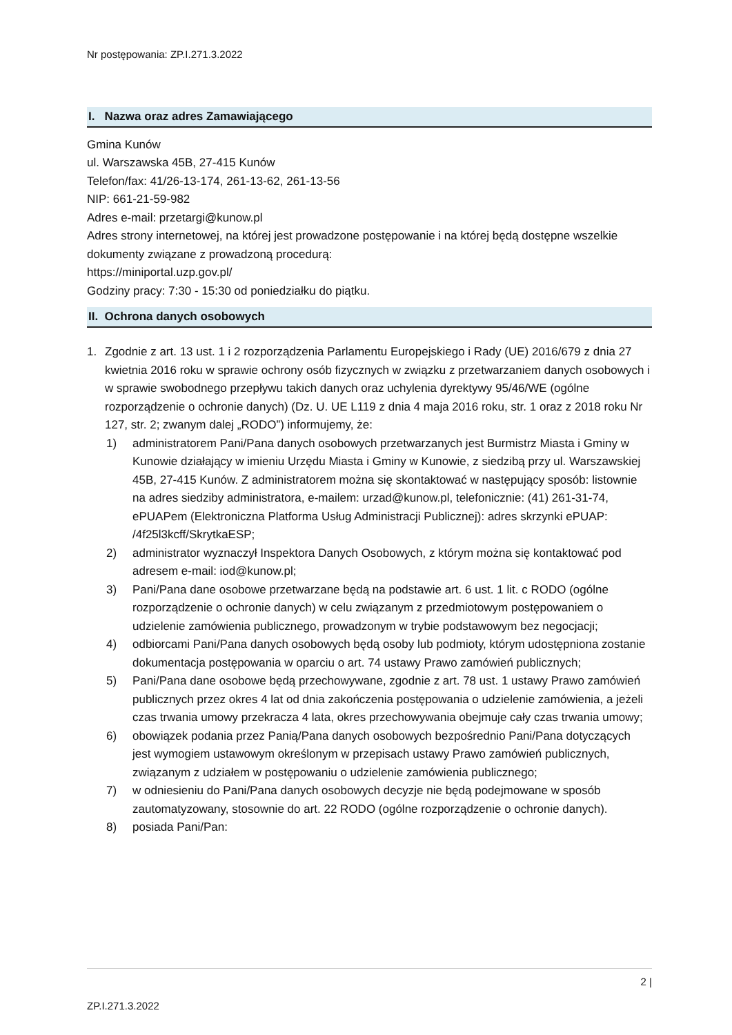Nr postępowania: ZP.I.271.3.2022
I. Nazwa oraz adres Zamawiającego
Gmina Kunów
ul. Warszawska 45B, 27-415 Kunów
Telefon/fax: 41/26-13-174, 261-13-62, 261-13-56
NIP: 661-21-59-982
Adres e-mail: przetargi@kunow.pl
Adres strony internetowej, na której jest prowadzone postępowanie i na której będą dostępne wszelkie dokumenty związane z prowadzoną procedurą:
https://miniportal.uzp.gov.pl/
Godziny pracy: 7:30 - 15:30 od poniedziałku do piątku.
II. Ochrona danych osobowych
1. Zgodnie z art. 13 ust. 1 i 2 rozporządzenia Parlamentu Europejskiego i Rady (UE) 2016/679 z dnia 27 kwietnia 2016 roku w sprawie ochrony osób fizycznych w związku z przetwarzaniem danych osobowych i w sprawie swobodnego przepływu takich danych oraz uchylenia dyrektywy 95/46/WE (ogólne rozporządzenie o ochronie danych) (Dz. U. UE L119 z dnia 4 maja 2016 roku, str. 1 oraz z 2018 roku Nr 127, str. 2; zwanym dalej „RODO”) informujemy, że:
1) administratorem Pani/Pana danych osobowych przetwarzanych jest Burmistrz Miasta i Gminy w Kunowie działający w imieniu Urzędu Miasta i Gminy w Kunowie, z siedzibą przy ul. Warszawskiej 45B, 27-415 Kunów. Z administratorem można się skontaktować w następujący sposób: listownie na adres siedziby administratora, e-mailem: urzad@kunow.pl, telefonicznie: (41) 261-31-74, ePUAPem (Elektroniczna Platforma Usług Administracji Publicznej): adres skrzynki ePUAP: /4f25l3kcff/SkrytkaESP;
2) administrator wyznaczył Inspektora Danych Osobowych, z którym można się kontaktować pod adresem e-mail: iod@kunow.pl;
3) Pani/Pana dane osobowe przetwarzane będą na podstawie art. 6 ust. 1 lit. c RODO (ogólne rozporządzenie o ochronie danych) w celu związanym z przedmiotowym postępowaniem o udzielenie zamówienia publicznego, prowadzonym w trybie podstawowym bez negocjacji;
4) odbiorcami Pani/Pana danych osobowych będą osoby lub podmioty, którym udostępniona zostanie dokumentacja postępowania w oparciu o art. 74 ustawy Prawo zamówień publicznych;
5) Pani/Pana dane osobowe będą przechowywane, zgodnie z art. 78 ust. 1 ustawy Prawo zamówień publicznych przez okres 4 lat od dnia zakończenia postępowania o udzielenie zamówienia, a jeżeli czas trwania umowy przekracza 4 lata, okres przechowywania obejmuje cały czas trwania umowy;
6) obowiązek podania przez Panią/Pana danych osobowych bezpośrednio Pani/Pana dotyczących jest wymogiem ustawowym określonym w przepisach ustawy Prawo zamówień publicznych, związanym z udziałem w postępowaniu o udzielenie zamówienia publicznego;
7) w odniesieniu do Pani/Pana danych osobowych decyzje nie będą podejmowane w sposób zautomatyzowany, stosownie do art. 22 RODO (ogólne rozporządzenie o ochronie danych).
8) posiada Pani/Pan:
2 |
ZP.I.271.3.2022